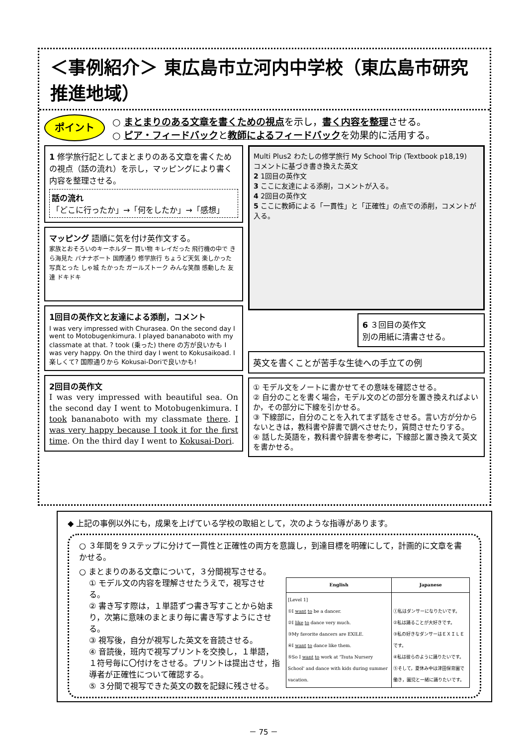＜事例紹介＞ 東広島市立河内中学校（東広島市研究推進地域）
ポイント
○ まとまりのある文章を書くための視点を示し，書く内容を整理させる。
○ ピア・フィードバックと教師によるフィードバックを効果的に活用する。
1 修学旅行記としてまとまりのある文章を書くための視点（話の流れ）を示し，マッピングにより書く内容を整理させる。
話の流れ
「どこに行ったか」→「何をしたか」→「感想」
マッピング 語順に気を付け英作文する。
家族とおそろいのキーホルダー 買い物 キレイだった 飛行機の中で きら海見た バナナボート 国際通り 修学旅行 ちょうど天気 楽しかった 写真とった しゃ城 たかった ガールズトーク みんな笑顔 感動した 友達 ドキドキ
1回目の英作文と友達による添削，コメント
I was very impressed with Churasea. On the second day I went to Motobugenkimura. I played bananaboto with my classmate at that. ? took (乗った) there の方が良いかも I was very happy. On the third day I went to Kokusaikoad. I 楽しくて? 国際通りから Kokusai-Doriで良いかも!
2回目の英作文
I was very impressed with beautiful sea. On the second day I went to Motobugenkimura. I took bananaboto with my classmate there. I was very happy because I took it for the first time. On the third day I went to Kokusai-Dori.
Multi Plus2 わたしの修学旅行 My School Trip (Textbook p18,19)
コメントに基づき書き換えた英文
2 1回目の英作文
3 ここに友達による添削，コメントが入る。
4 2回目の英作文
5 ここに教師による「一貫性」と「正確性」の点での添削，コメントが入る。
6 ３回目の英作文
別の用紙に清書させる。
英文を書くことが苦手な生徒への手立ての例
① モデル文をノートに書かせてその意味を確認させる。
② 自分のことを書く場合，モデル文のどの部分を置き換えればよいか，その部分に下線を引かせる。
③ 下線部に，自分のことを入れてまず話をさせる。言い方が分からないときは，教科書や辞書で調べさせたり，質問させたりする。
④ 話した英語を，教科書や辞書を参考に，下線部と置き換えて英文を書かせる。
◆ 上記の事例以外にも，成果を上げている学校の取組として，次のような指導があります。
○ ３年間を９ステップに分けて一貫性と正確性の両方を意識し，到達目標を明確にして，計画的に文章を書かせる。
○ まとまりのある文章について，３分間視写させる。
| English | Japanese |
| --- | --- |
| [Level 1] ①I want to be a dancer. ②I like to dance very much. ③My favorite dancers are EXILE. ④I want to dance like them. ⑤So I want to work at 'Tsuta Nursery School' and dance with kids during summer vacation. | ①私はダンサーになりたいです。 ②私は踊ることが大好きです。 ③私の好きなダンサーはＥＸＩＬＥです。 ④私は彼らのように踊りたいです。 ⑤そして，夏休み中は津田保育園で働き，園児と一緒に踊りたいです。 |
① モデル文の内容を理解させたうえで，視写させる。
② 書き写す際は，１単語ずつ書き写すことから始まり，次第に意味のまとまり毎に書き写すようにさせる。
③ 視写後，自分が視写した英文を音読させる。
④ 音読後，班内で視写プリントを交換し，１単語，１符号毎に〇付けをさせる。プリントは提出させ，指導者が正確性について確認する。
⑤ ３分間で視写できた英文の数を記録に残させる。
－ 75 －